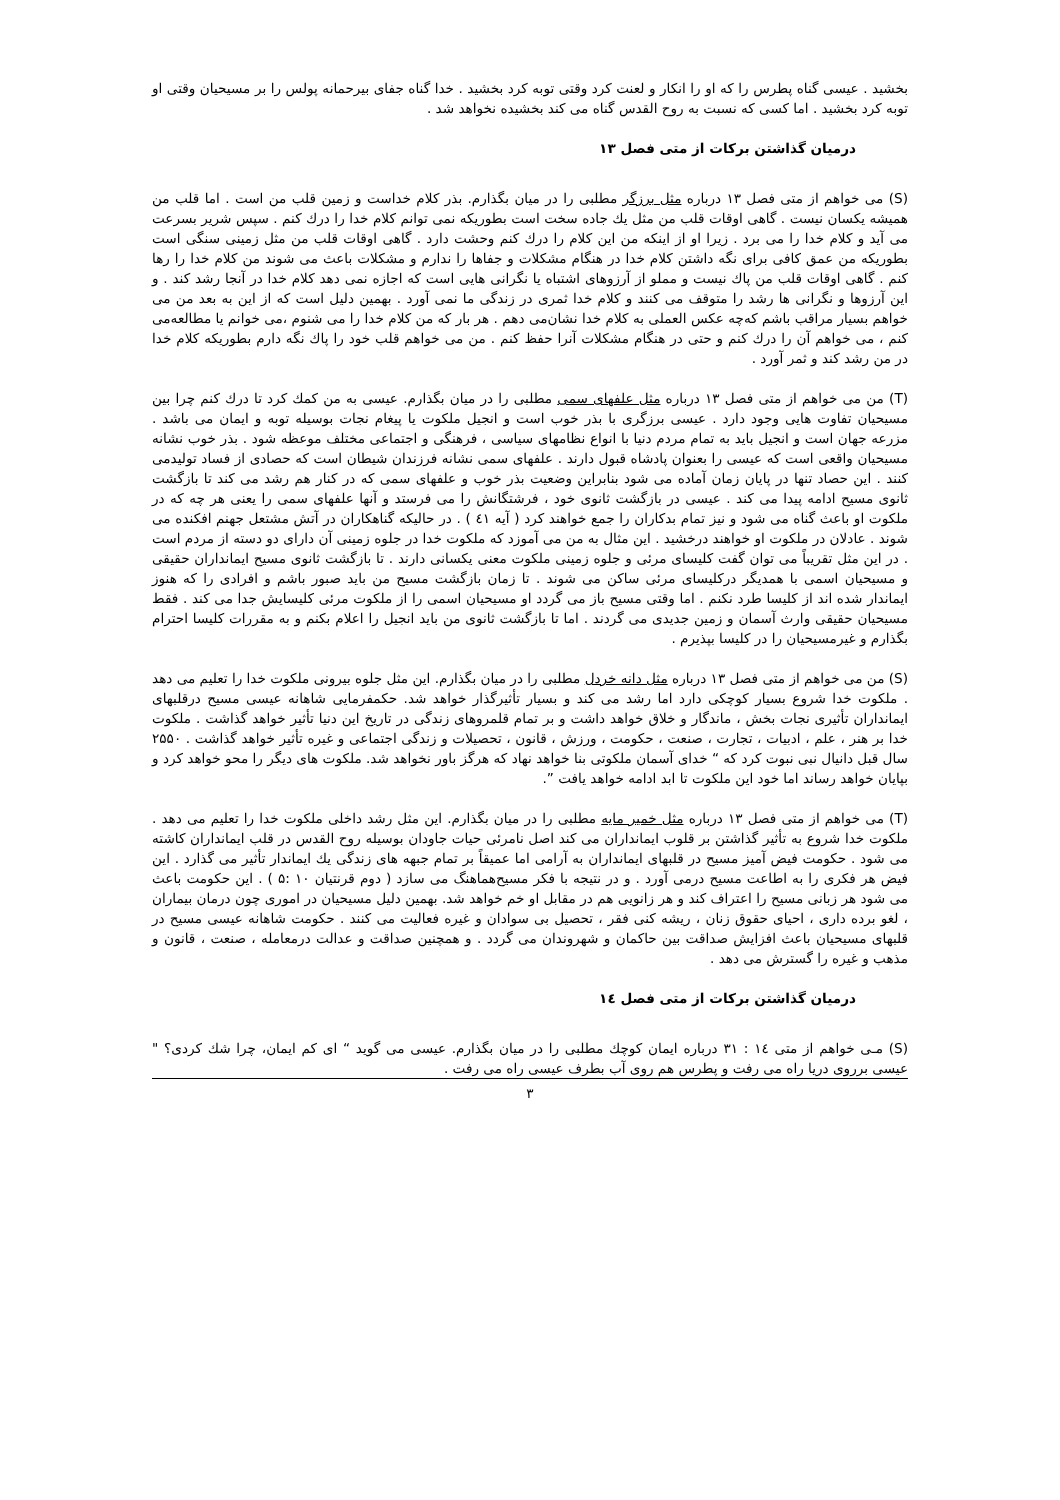بخشید . عیسی گناه پطرس را که او را انکار و لعنت کرد وقتی توبه کرد بخشید . خدا گناه جفای بیرحمانه پولس را بر مسیحیان وقتی او توبه کرد بخشید . اما کسی که نسبت به روح القدس گناه می کند بخشیده نخواهد شد .
درمیان گذاشتن برکات از متی فصل ۱۳
(S) می خواهم از متی فصل ۱۳ درباره مثل برزگر مطلبی را در میان بگذارم. بذر کلام خداست و زمین قلب من است . اما قلب من همیشه یکسان نیست . گاهی اوقات قلب من مثل یك جاده سخت است بطوریکه نمی توانم کلام خدا را درك کنم . سپس شریر بسرعت می آید و کلام خدا را می برد . زیرا او از اینکه من این کلام را درك کنم وحشت دارد . گاهی اوقات قلب من مثل زمینی سنگی است بطوریکه من عمق کافی برای نگه داشتن کلام خدا در هنگام مشکلات و جفاها را ندارم و مشکلات باعث می شوند من کلام خدا را رها کنم . گاهی اوقات قلب من پاك نیست و مملو از آرزوهای اشتباه یا نگرانی هایی است که اجازه نمی دهد کلام خدا در آنجا رشد کند . و این آرزوها و نگرانی ها رشد را متوقف می کنند و کلام خدا ثمری در زندگی ما نمی آورد . بهمین دلیل است که از این به بعد من می خواهم بسیار مراقب باشم که‌چه عکس العملی به کلام خدا نشان‌می دهم . هر بار که من کلام خدا را می شنوم ،می خوانم یا مطالعه‌می کنم ، می خواهم آن را درك کنم و حتی در هنگام مشکلات آنرا حفظ کنم . من می خواهم قلب خود را پاك نگه دارم بطوریکه کلام خدا در من رشد کند و ثمر آورد .
(T) من می خواهم از متی فصل ۱۳ درباره مثل علفهای سمی مطلبی را در میان بگذارم. عیسی به من کمك کرد تا درك کنم چرا بین مسیحیان تفاوت هایی وجود دارد . عیسی برزگری با بذر خوب است و انجیل ملکوت یا پیغام نجات بوسیله توبه و ایمان می باشد . مزرعه جهان است و انجیل باید به تمام مردم دنیا با انواع نظامهای سیاسی ، فرهنگی و اجتماعی مختلف موعظه شود . بذر خوب نشانه مسیحیان واقعی است که عیسی را بعنوان پادشاه قبول دارند . علفهای سمی نشانه فرزندان شیطان است که حصادی از فساد تولیدمی کنند . این حصاد تنها در پایان زمان آماده می شود بنابراین وضعیت بذر خوب و علفهای سمی که در کنار هم رشد می کند تا بازگشت ثانوی مسیح ادامه پیدا می کند . عیسی در بازگشت ثانوی خود ، فرشتگانش را می فرستد و آنها علفهای سمی را یعنی هر چه که در ملکوت او باعث گناه می شود و نیز تمام بدکاران را جمع خواهند کرد ( آیه ٤۱ ) . در حالیکه گناهکاران در آتش مشتعل جهنم افکنده می شوند . عادلان در ملکوت او خواهند درخشید . این مثال به من می آموزد که ملکوت خدا در جلوه زمینی آن دارای دو دسته از مردم است . در این مثل تقریباً می توان گفت کلیسای مرئی و جلوه زمینی ملکوت معنی یکسانی دارند . تا بازگشت ثانوی مسیح ایمانداران حقیقی و مسیحیان اسمی با همدیگر درکلیسای مرئی ساکن می شوند . تا زمان بازگشت مسیح من باید صبور باشم و افرادی را که هنوز ایماندار شده اند از کلیسا طرد نکنم . اما وقتی مسیح باز می گردد او مسیحیان اسمی را از ملکوت مرئی کلیسایش جدا می کند . فقط مسیحیان حقیقی وارث آسمان و زمین جدیدی می گردند . اما تا بازگشت ثانوی من باید انجیل را اعلام بکنم و به مقررات کلیسا احترام بگذارم و غیرمسیحیان را در کلیسا بپذیرم .
(S) من می خواهم از متی فصل ۱۳ درباره مثل دانه خردل مطلبی را در میان بگذارم. این مثل جلوه بیرونی ملکوت خدا را تعلیم می دهد . ملکوت خدا شروع بسیار کوچکی دارد اما رشد می کند و بسیار تأثیرگذار خواهد شد. حکمفرمایی شاهانه عیسی مسیح درقلبهای ایمانداران تأثیری نجات بخش ، ماندگار و خلاق خواهد داشت و بر تمام قلمروهای زندگی در تاریخ این دنیا تأثیر خواهد گذاشت . ملکوت خدا بر هنر ، علم ، ادبیات ، تجارت ، صنعت ، حکومت ، ورزش ، قانون ، تحصیلات و زندگی اجتماعی و غیره تأثیر خواهد گذاشت . ۲۵۵۰ سال قبل دانیال نبی نبوت کرد که “ خدای آسمان ملکوتی بنا خواهد نهاد که هرگز باور نخواهد شد. ملکوت های دیگر را محو خواهد کرد و بپایان خواهد رساند اما خود این ملکوت تا ابد ادامه خواهد یافت ”.
(T) می خواهم از متی فصل ۱۳ درباره مثل خمیر مایه مطلبی را در میان بگذارم. این مثل رشد داخلی ملکوت خدا را تعلیم می دهد . ملکوت خدا شروع به تأثیر گذاشتن بر قلوب ایمانداران می کند اصل نامرئی حیات جاودان بوسیله روح القدس در قلب ایمانداران کاشته می شود . حکومت فیض آمیز مسیح در قلبهای ایمانداران به آرامی اما عمیقاً بر تمام جبهه های زندگی یك ایماندار تأثیر می گذارد . این فیض هر فکری را به اطاعت مسیح درمی آورد . و در نتیجه با فکر مسیح‌هماهنگ می سازد ( دوم قرنتیان ۱۰ :۵ ) . این حکومت باعث می شود هر زبانی مسیح را اعتراف کند و هر زانویی هم در مقابل او خم خواهد شد. بهمین دلیل مسیحیان در اموری چون درمان بیماران ، لغو برده داری ، احیای حقوق زنان ، ریشه کنی فقر ، تحصیل بی سوادان و غیره فعالیت می کنند . حکومت شاهانه عیسی مسیح در قلبهای مسیحیان باعث افزایش صداقت بین حاکمان و شهروندان می گردد . و همچنین صداقت و عدالت درمعامله ، صنعت ، قانون و مذهب و غیره را گسترش می دهد .
درمیان گذاشتن برکات از متی فصل ١٤
(S) مـی خواهم از متی ١٤ : ۳۱ درباره ایمان کوچك مطلبی را در میان بگذارم. عیسی می گوید “ ای کم ایمان، چرا شك کردی؟ " عیسی برروی دریا راه می رفت و پطرس هم روی آب بطرف عیسی راه می رفت .
۳